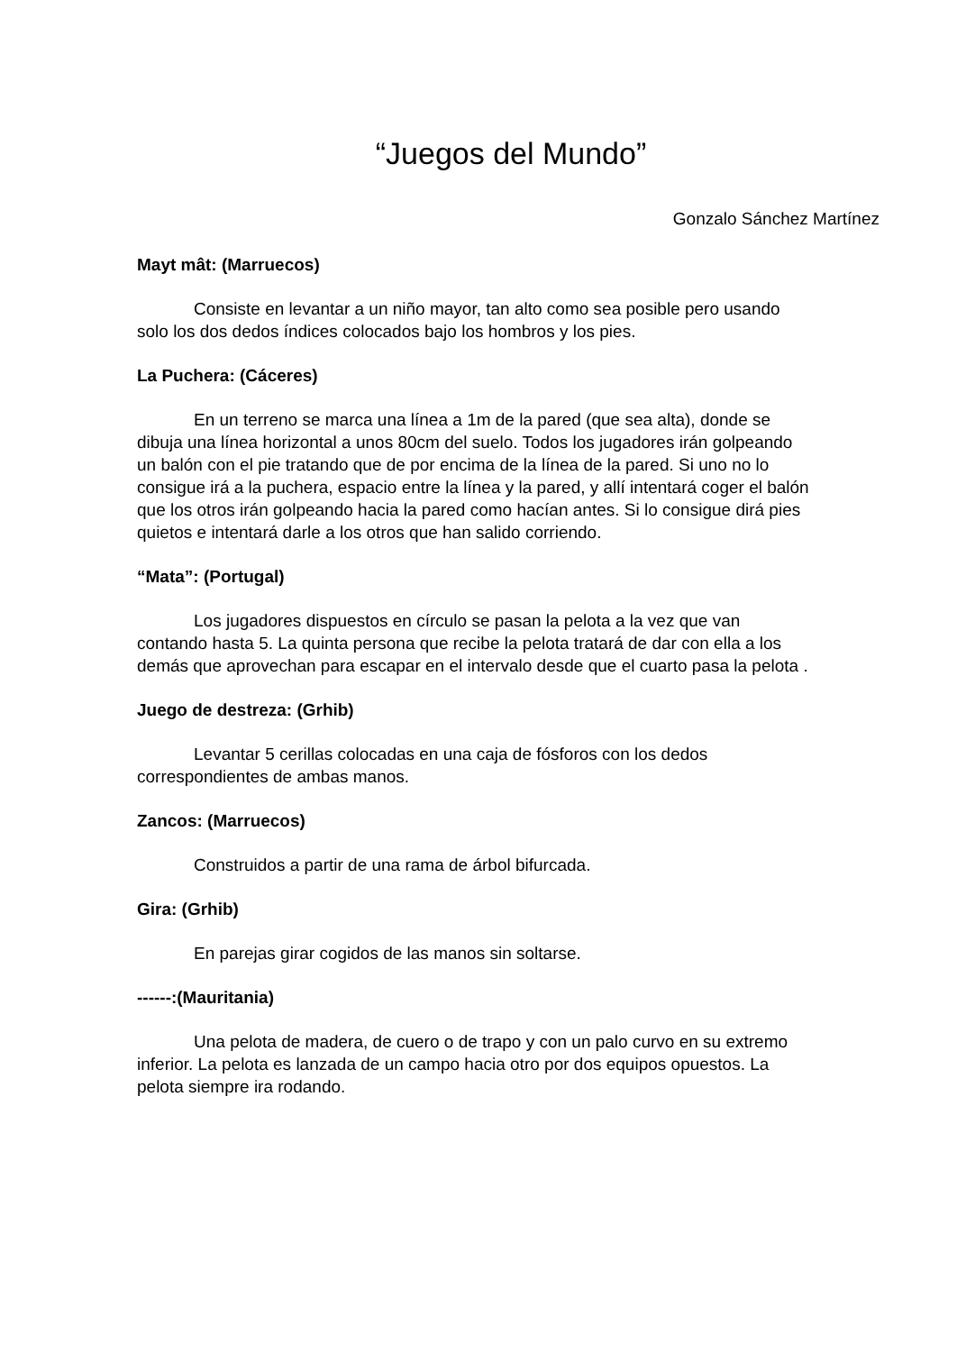“Juegos del Mundo”
Gonzalo Sánchez Martínez
Mayt mât: (Marruecos)
Consiste en levantar a un niño mayor, tan alto como sea posible pero usando solo los dos dedos índices colocados bajo los hombros y los pies.
La Puchera: (Cáceres)
En un terreno se marca una línea a 1m de la pared (que sea alta), donde se dibuja una línea horizontal a unos 80cm del suelo. Todos los jugadores irán golpeando un balón con el pie tratando que de por encima de la línea de la pared. Si uno no lo consigue irá a la puchera, espacio entre la línea y la pared, y allí intentará coger el balón que los otros irán golpeando hacia la pared como hacían antes. Si lo consigue dirá pies quietos e intentará darle a los otros que han salido corriendo.
“Mata”: (Portugal)
Los jugadores dispuestos en círculo se pasan la pelota a la vez que van contando hasta 5. La quinta persona que recibe la pelota tratará de dar con ella a los demás que aprovechan para escapar en el intervalo desde que el cuarto pasa la pelota .
Juego de destreza: (Grhib)
Levantar 5 cerillas colocadas en una caja de fósforos con los dedos correspondientes de ambas manos.
Zancos: (Marruecos)
Construidos a partir de una rama de árbol bifurcada.
Gira: (Grhib)
En parejas girar cogidos de las manos sin soltarse.
------:(Mauritania)
Una pelota de madera, de cuero o de trapo y con un palo curvo en su extremo inferior. La pelota es lanzada de un campo hacia otro por dos equipos opuestos. La pelota siempre ira rodando.